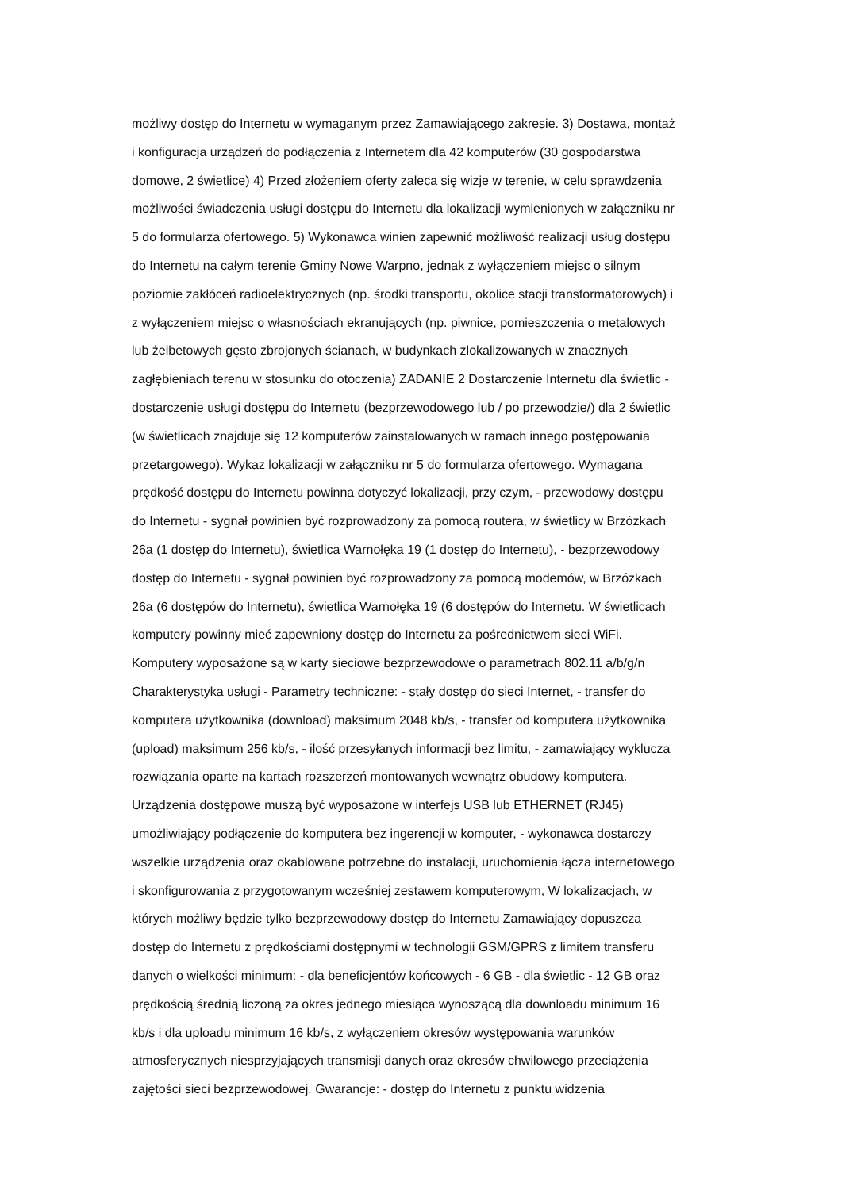możliwy dostęp do Internetu w wymaganym przez Zamawiającego zakresie. 3) Dostawa, montaż
i konfiguracja urządzeń do podłączenia z Internetem dla 42 komputerów (30 gospodarstwa
domowe, 2 świetlice) 4) Przed złożeniem oferty zaleca się wizje w terenie, w celu sprawdzenia
możliwości świadczenia usługi dostępu do Internetu dla lokalizacji wymienionych w załączniku nr
5 do formularza ofertowego. 5) Wykonawca winien zapewnić możliwość realizacji usług dostępu
do Internetu na całym terenie Gminy Nowe Warpno, jednak z wyłączeniem miejsc o silnym
poziomie zakłóceń radioelektrycznych (np. środki transportu, okolice stacji transformatorowych) i
z wyłączeniem miejsc o własnościach ekranujących (np. piwnice, pomieszczenia o metalowych
lub żelbetowych gęsto zbrojonych ścianach, w budynkach zlokalizowanych w znacznych
zagłębieniach terenu w stosunku do otoczenia) ZADANIE 2 Dostarczenie Internetu dla świetlic -
dostarczenie usługi dostępu do Internetu (bezprzewodowego lub / po przewodzie/) dla 2 świetlic
(w świetlicach znajduje się 12 komputerów zainstalowanych w ramach innego postępowania
przetargowego). Wykaz lokalizacji w załączniku nr 5 do formularza ofertowego. Wymagana
prędkość dostępu do Internetu powinna dotyczyć lokalizacji, przy czym, - przewodowy dostępu
do Internetu - sygnał powinien być rozprowadzony za pomocą routera, w świetlicy w Brzózkach
26a (1 dostęp do Internetu), świetlica Warnołęka 19 (1 dostęp do Internetu), - bezprzewodowy
dostęp do Internetu - sygnał powinien być rozprowadzony za pomocą modemów, w Brzózkach
26a (6 dostępów do Internetu), świetlica Warnołęka 19 (6 dostępów do Internetu. W świetlicach
komputery powinny mieć zapewniony dostęp do Internetu za pośrednictwem sieci WiFi.
Komputery wyposażone są w karty sieciowe bezprzewodowe o parametrach 802.11 a/b/g/n
Charakterystyka usługi - Parametry techniczne: - stały dostęp do sieci Internet, - transfer do
komputera użytkownika (download) maksimum 2048 kb/s, - transfer od komputera użytkownika
(upload) maksimum 256 kb/s, - ilość przesyłanych informacji bez limitu, - zamawiający wyklucza
rozwiązania oparte na kartach rozszerzeń montowanych wewnątrz obudowy komputera.
Urządzenia dostępowe muszą być wyposażone w interfejs USB lub ETHERNET (RJ45)
umożliwiający podłączenie do komputera bez ingerencji w komputer, - wykonawca dostarczy
wszelkie urządzenia oraz okablowane potrzebne do instalacji, uruchomienia łącza internetowego
i skonfigurowania z przygotowanym wcześniej zestawem komputerowym, W lokalizacjach, w
których możliwy będzie tylko bezprzewodowy dostęp do Internetu Zamawiający dopuszcza
dostęp do Internetu z prędkościami dostępnymi w technologii GSM/GPRS z limitem transferu
danych o wielkości minimum: - dla beneficjentów końcowych - 6 GB - dla świetlic - 12 GB oraz
prędkością średnią liczoną za okres jednego miesiąca wynoszącą dla downloadu minimum 16
kb/s i dla uploadu minimum 16 kb/s, z wyłączeniem okresów występowania warunków
atmosferycznych niesprzyjających transmisji danych oraz okresów chwilowego przeciążenia
zajętości sieci bezprzewodowej. Gwarancje: - dostęp do Internetu z punktu widzenia